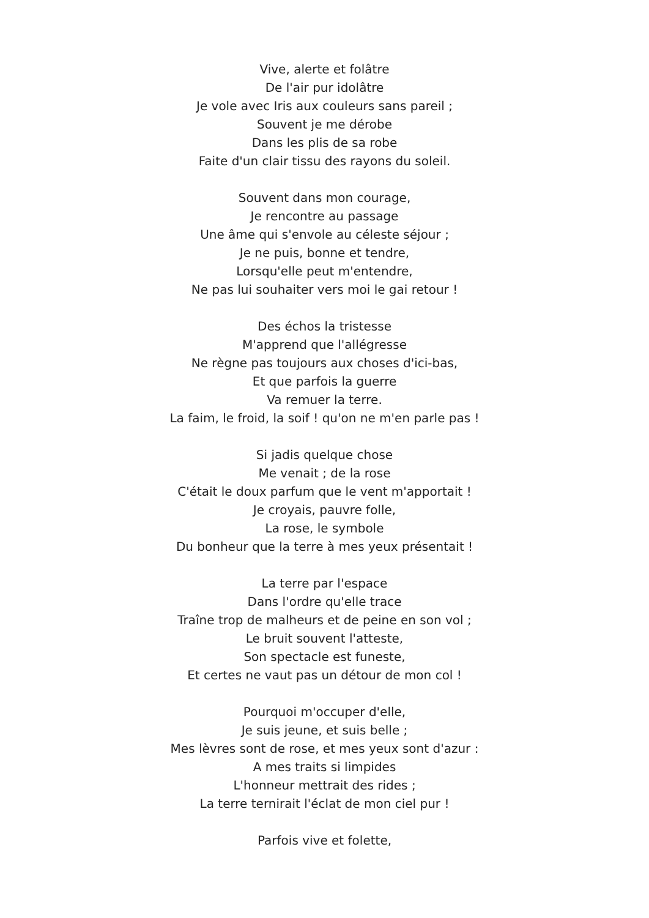Vive, alerte et folâtre
De l'air pur idolâtre
Je vole avec Iris aux couleurs sans pareil ;
Souvent je me dérobe
Dans les plis de sa robe
Faite d'un clair tissu des rayons du soleil.
Souvent dans mon courage,
Je rencontre au passage
Une âme qui s'envole au céleste séjour ;
Je ne puis, bonne et tendre,
Lorsqu'elle peut m'entendre,
Ne pas lui souhaiter vers moi le gai retour !
Des échos la tristesse
M'apprend que l'allégresse
Ne règne pas toujours aux choses d'ici-bas,
Et que parfois la guerre
Va remuer la terre.
La faim, le froid, la soif ! qu'on ne m'en parle pas !
Si jadis quelque chose
Me venait ; de la rose
C'était le doux parfum que le vent m'apportait !
Je croyais, pauvre folle,
La rose, le symbole
Du bonheur que la terre à mes yeux présentait !
La terre par l'espace
Dans l'ordre qu'elle trace
Traîne trop de malheurs et de peine en son vol ;
Le bruit souvent l'atteste,
Son spectacle est funeste,
Et certes ne vaut pas un détour de mon col !
Pourquoi m'occuper d'elle,
Je suis jeune, et suis belle ;
Mes lèvres sont de rose, et mes yeux sont d'azur :
A mes traits si limpides
L'honneur mettrait des rides ;
La terre ternirait l'éclat de mon ciel pur !
Parfois vive et folette,